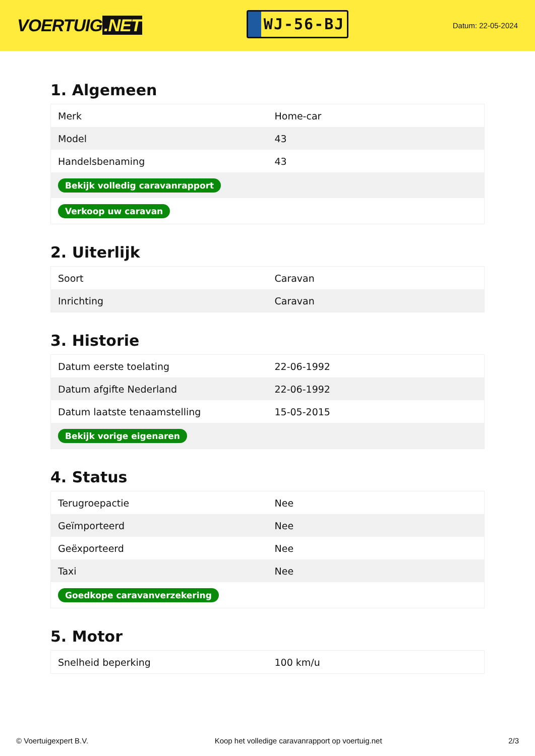VOERTUIG.NET
WJ-56-BJ
Datum: 22-05-2024
1. Algemeen
| Merk | Home-car |
| Model | 43 |
| Handelsbenaming | 43 |
| Bekijk volledig caravanrapport | |
| Verkoop uw caravan | |
2. Uiterlijk
| Soort | Caravan |
| Inrichting | Caravan |
3. Historie
| Datum eerste toelating | 22-06-1992 |
| Datum afgifte Nederland | 22-06-1992 |
| Datum laatste tenaamstelling | 15-05-2015 |
| Bekijk vorige eigenaren | |
4. Status
| Terugroepactie | Nee |
| Geïmporteerd | Nee |
| Geëxporteerd | Nee |
| Taxi | Nee |
| Goedkope caravanverzekering | |
5. Motor
| Snelheid beperking | 100 km/u |
© Voertuigexpert B.V. Koop het volledige caravanrapport op voertuig.net 2/3